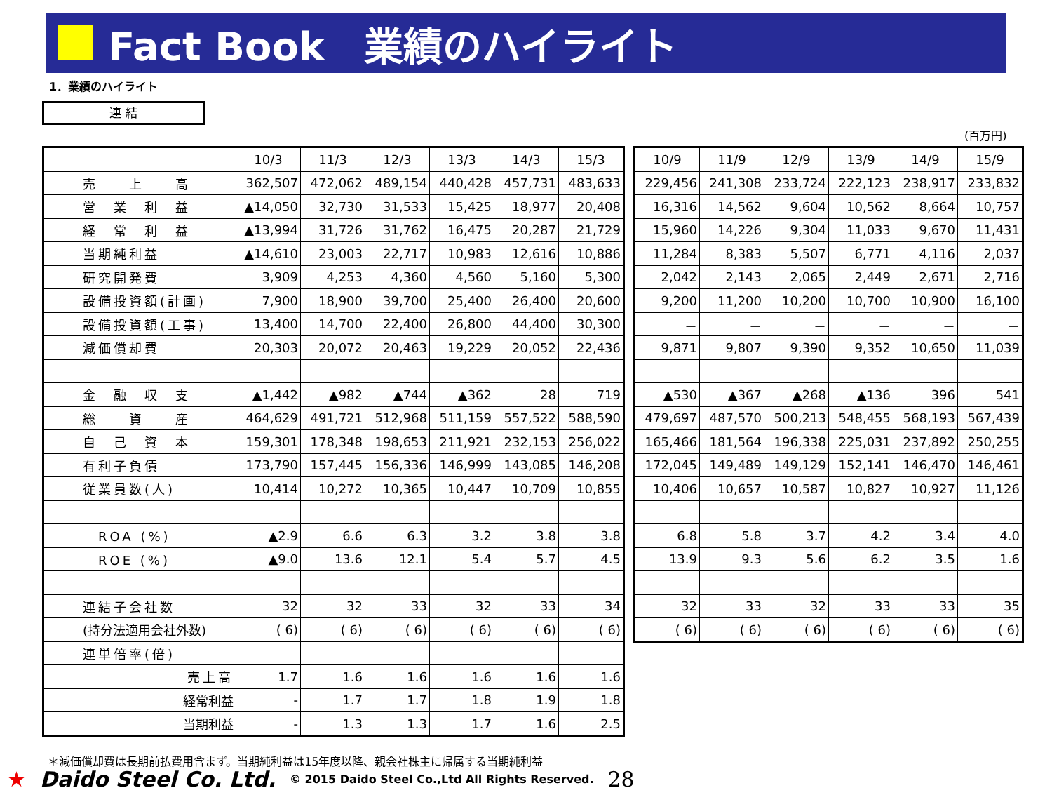Fact Book　業績のハイライト
1．業績のハイライト
連 結
(百万円)
| | 10/3 | 11/3 | 12/3 | 13/3 | 14/3 | 15/3 |
| --- | --- | --- | --- | --- | --- | --- |
| 売 上 高 | 362,507 | 472,062 | 489,154 | 440,428 | 457,731 | 483,633 |
| 営 業 利 益 | ▲14,050 | 32,730 | 31,533 | 15,425 | 18,977 | 20,408 |
| 経 常 利 益 | ▲13,994 | 31,726 | 31,762 | 16,475 | 20,287 | 21,729 |
| 当期純利益 | ▲14,610 | 23,003 | 22,717 | 10,983 | 12,616 | 10,886 |
| 研究開発費 | 3,909 | 4,253 | 4,360 | 4,560 | 5,160 | 5,300 |
| 設備投資額(計画) | 7,900 | 18,900 | 39,700 | 25,400 | 26,400 | 20,600 |
| 設備投資額(工事) | 13,400 | 14,700 | 22,400 | 26,800 | 44,400 | 30,300 |
| 減価償却費 | 20,303 | 20,072 | 20,463 | 19,229 | 20,052 | 22,436 |
| 金 融 収 支 | ▲1,442 | ▲982 | ▲744 | ▲362 | 28 | 719 |
| 総 資 産 | 464,629 | 491,721 | 512,968 | 511,159 | 557,522 | 588,590 |
| 自 己 資 本 | 159,301 | 178,348 | 198,653 | 211,921 | 232,153 | 256,022 |
| 有利子負債 | 173,790 | 157,445 | 156,336 | 146,999 | 143,085 | 146,208 |
| 従業員数(人) | 10,414 | 10,272 | 10,365 | 10,447 | 10,709 | 10,855 |
| ROA (%) | ▲2.9 | 6.6 | 6.3 | 3.2 | 3.8 | 3.8 |
| ROE (%) | ▲9.0 | 13.6 | 12.1 | 5.4 | 5.7 | 4.5 |
| 連結子会社数 | 32 | 32 | 33 | 32 | 33 | 34 |
| (持分法適用会社外数) | ( 6) | ( 6) | ( 6) | ( 6) | ( 6) | ( 6) |
| 連単倍率(倍) | | | | | | |
| 売上高 | 1.7 | 1.6 | 1.6 | 1.6 | 1.6 | 1.6 |
| 経常利益 | - | 1.7 | 1.7 | 1.8 | 1.9 | 1.8 |
| 当期利益 | - | 1.3 | 1.3 | 1.7 | 1.6 | 2.5 |
| 10/9 | 11/9 | 12/9 | 13/9 | 14/9 | 15/9 |
| --- | --- | --- | --- | --- | --- |
| 229,456 | 241,308 | 233,724 | 222,123 | 238,917 | 233,832 |
| 16,316 | 14,562 | 9,604 | 10,562 | 8,664 | 10,757 |
| 15,960 | 14,226 | 9,304 | 11,033 | 9,670 | 11,431 |
| 11,284 | 8,383 | 5,507 | 6,771 | 4,116 | 2,037 |
| 2,042 | 2,143 | 2,065 | 2,449 | 2,671 | 2,716 |
| 9,200 | 11,200 | 10,200 | 10,700 | 10,900 | 16,100 |
| － | － | － | － | － | － |
| 9,871 | 9,807 | 9,390 | 9,352 | 10,650 | 11,039 |
| ▲530 | ▲367 | ▲268 | ▲136 | 396 | 541 |
| 479,697 | 487,570 | 500,213 | 548,455 | 568,193 | 567,439 |
| 165,466 | 181,564 | 196,338 | 225,031 | 237,892 | 250,255 |
| 172,045 | 149,489 | 149,129 | 152,141 | 146,470 | 146,461 |
| 10,406 | 10,657 | 10,587 | 10,827 | 10,927 | 11,126 |
| 6.8 | 5.8 | 3.7 | 4.2 | 3.4 | 4.0 |
| 13.9 | 9.3 | 5.6 | 6.2 | 3.5 | 1.6 |
| 32 | 33 | 32 | 33 | 33 | 35 |
| ( 6) | ( 6) | ( 6) | ( 6) | ( 6) | ( 6) |
＊減価償却費は長期前払費用含まず。当期純利益は15年度以降、親会社株主に帰属する当期純利益
★ Daido Steel Co. Ltd. © 2015 Daido Steel Co.,Ltd All Rights Reserved. 28